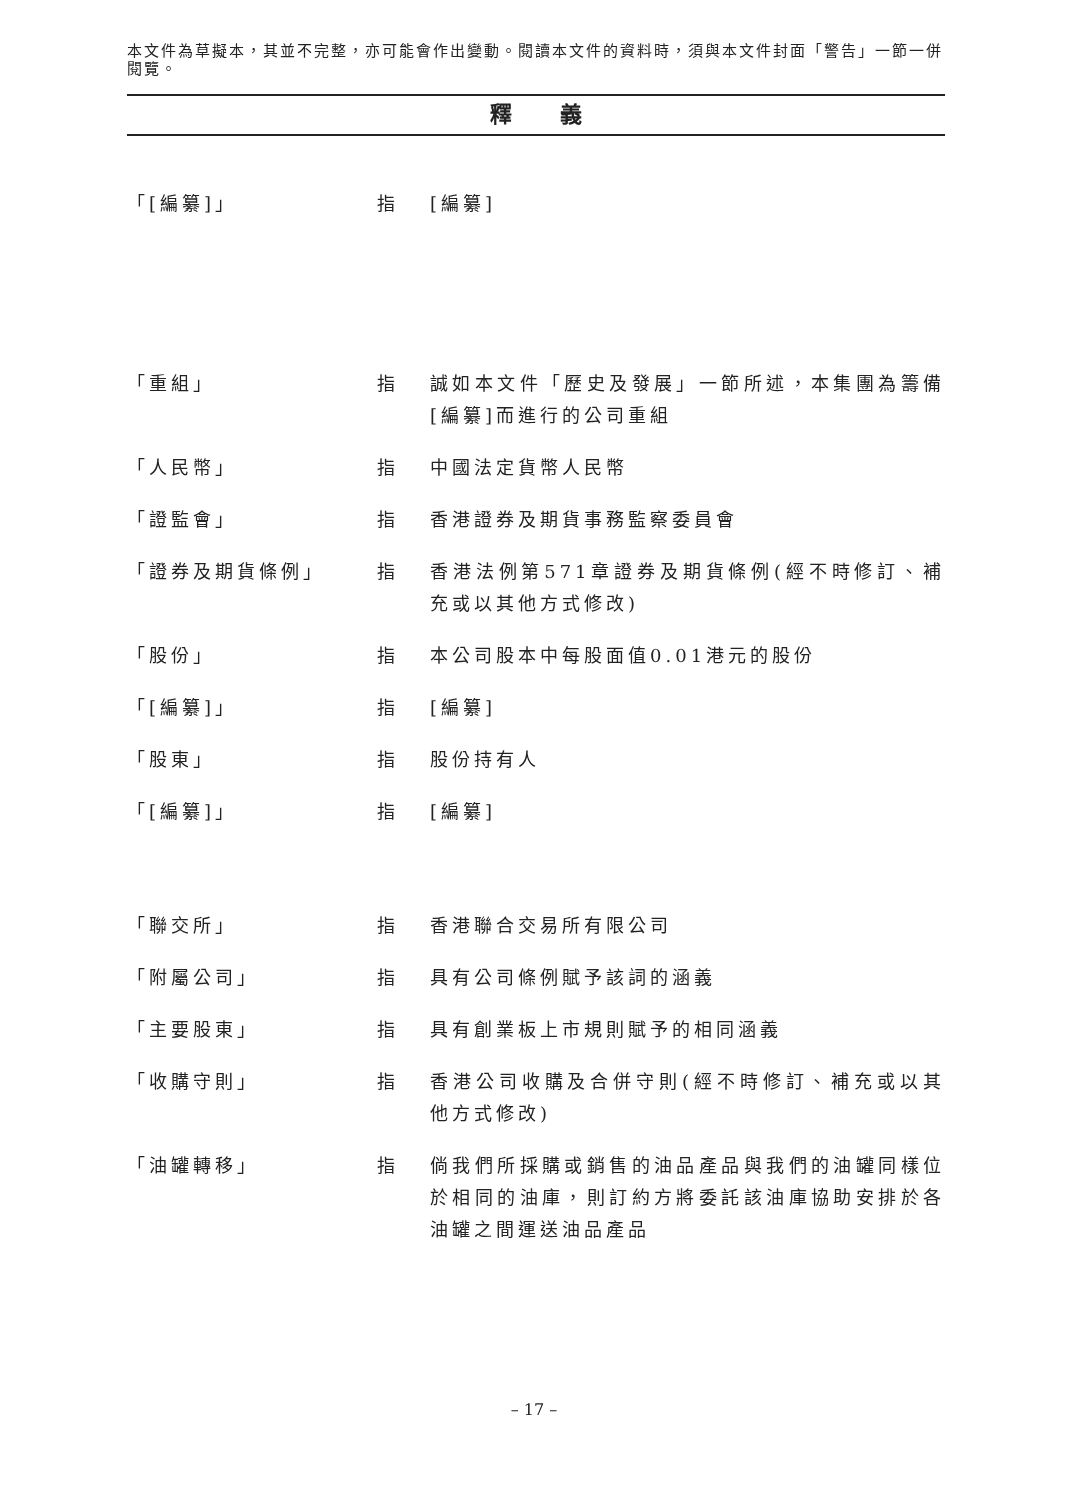本文件為草擬本，其並不完整，亦可能會作出變動。閱讀本文件的資料時，須與本文件封面「警告」一節一併閱覽。
釋 義
「[編纂]」 指 [編纂]
「重組」 指 誠如本文件「歷史及發展」一節所述，本集團為籌備[編纂]而進行的公司重組
「人民幣」 指 中國法定貨幣人民幣
「證監會」 指 香港證券及期貨事務監察委員會
「證券及期貨條例」 指 香港法例第571章證券及期貨條例(經不時修訂、補充或以其他方式修改)
「股份」 指 本公司股本中每股面值0.01港元的股份
「[編纂]」 指 [編纂]
「股東」 指 股份持有人
「[編纂]」 指 [編纂]
「聯交所」 指 香港聯合交易所有限公司
「附屬公司」 指 具有公司條例賦予該詞的涵義
「主要股東」 指 具有創業板上市規則賦予的相同涵義
「收購守則」 指 香港公司收購及合併守則(經不時修訂、補充或以其他方式修改)
「油罐轉移」 指 倘我們所採購或銷售的油品產品與我們的油罐同樣位於相同的油庫，則訂約方將委託該油庫協助安排於各油罐之間運送油品產品
– 17 –